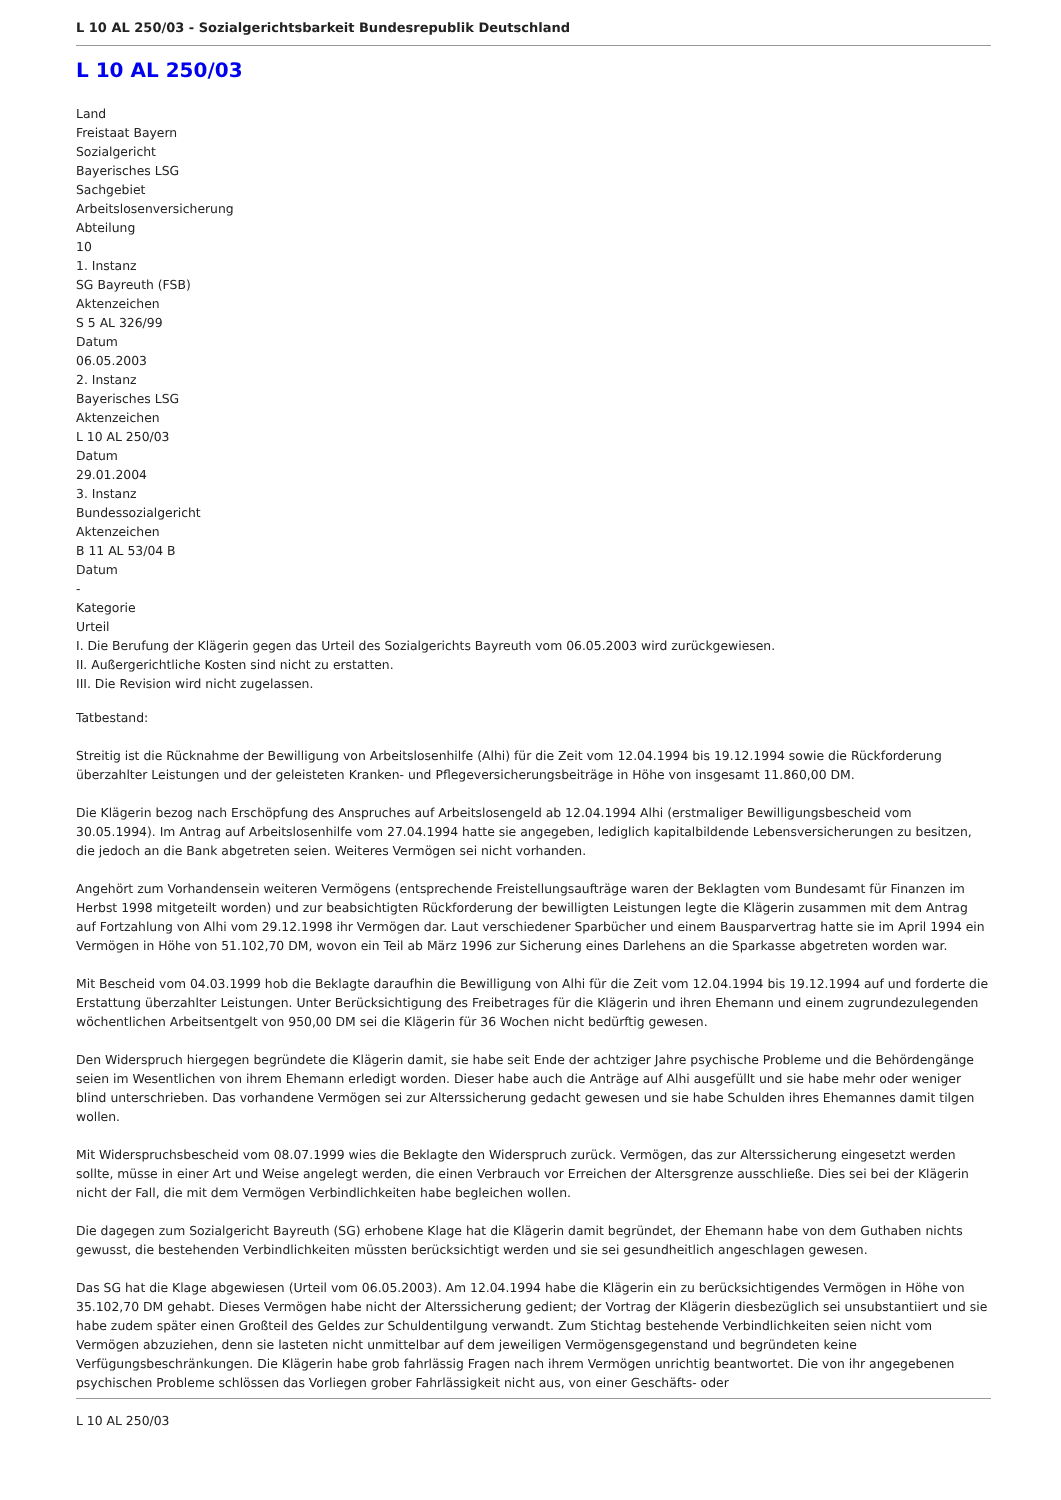L 10 AL 250/03 - Sozialgerichtsbarkeit Bundesrepublik Deutschland
L 10 AL 250/03
Land
Freistaat Bayern
Sozialgericht
Bayerisches LSG
Sachgebiet
Arbeitslosenversicherung
Abteilung
10
1. Instanz
SG Bayreuth (FSB)
Aktenzeichen
S 5 AL 326/99
Datum
06.05.2003
2. Instanz
Bayerisches LSG
Aktenzeichen
L 10 AL 250/03
Datum
29.01.2004
3. Instanz
Bundessozialgericht
Aktenzeichen
B 11 AL 53/04 B
Datum
-
Kategorie
Urteil
I. Die Berufung der Klägerin gegen das Urteil des Sozialgerichts Bayreuth vom 06.05.2003 wird zurückgewiesen.
II. Außergerichtliche Kosten sind nicht zu erstatten.
III. Die Revision wird nicht zugelassen.
Tatbestand:
Streitig ist die Rücknahme der Bewilligung von Arbeitslosenhilfe (Alhi) für die Zeit vom 12.04.1994 bis 19.12.1994 sowie die Rückforderung überzahlter Leistungen und der geleisteten Kranken- und Pflegeversicherungsbeiträge in Höhe von insgesamt 11.860,00 DM.
Die Klägerin bezog nach Erschöpfung des Anspruches auf Arbeitslosengeld ab 12.04.1994 Alhi (erstmaliger Bewilligungsbescheid vom 30.05.1994). Im Antrag auf Arbeitslosenhilfe vom 27.04.1994 hatte sie angegeben, lediglich kapitalbildende Lebensversicherungen zu besitzen, die jedoch an die Bank abgetreten seien. Weiteres Vermögen sei nicht vorhanden.
Angehört zum Vorhandensein weiteren Vermögens (entsprechende Freistellungsaufträge waren der Beklagten vom Bundesamt für Finanzen im Herbst 1998 mitgeteilt worden) und zur beabsichtigten Rückforderung der bewilligten Leistungen legte die Klägerin zusammen mit dem Antrag auf Fortzahlung von Alhi vom 29.12.1998 ihr Vermögen dar. Laut verschiedener Sparbücher und einem Bausparvertrag hatte sie im April 1994 ein Vermögen in Höhe von 51.102,70 DM, wovon ein Teil ab März 1996 zur Sicherung eines Darlehens an die Sparkasse abgetreten worden war.
Mit Bescheid vom 04.03.1999 hob die Beklagte daraufhin die Bewilligung von Alhi für die Zeit vom 12.04.1994 bis 19.12.1994 auf und forderte die Erstattung überzahlter Leistungen. Unter Berücksichtigung des Freibetrages für die Klägerin und ihren Ehemann und einem zugrundezulegenden wöchentlichen Arbeitsentgelt von 950,00 DM sei die Klägerin für 36 Wochen nicht bedürftig gewesen.
Den Widerspruch hiergegen begründete die Klägerin damit, sie habe seit Ende der achtziger Jahre psychische Probleme und die Behördengänge seien im Wesentlichen von ihrem Ehemann erledigt worden. Dieser habe auch die Anträge auf Alhi ausgefüllt und sie habe mehr oder weniger blind unterschrieben. Das vorhandene Vermögen sei zur Alterssicherung gedacht gewesen und sie habe Schulden ihres Ehemannes damit tilgen wollen.
Mit Widerspruchsbescheid vom 08.07.1999 wies die Beklagte den Widerspruch zurück. Vermögen, das zur Alterssicherung eingesetzt werden sollte, müsse in einer Art und Weise angelegt werden, die einen Verbrauch vor Erreichen der Altersgrenze ausschließe. Dies sei bei der Klägerin nicht der Fall, die mit dem Vermögen Verbindlichkeiten habe begleichen wollen.
Die dagegen zum Sozialgericht Bayreuth (SG) erhobene Klage hat die Klägerin damit begründet, der Ehemann habe von dem Guthaben nichts gewusst, die bestehenden Verbindlichkeiten müssten berücksichtigt werden und sie sei gesundheitlich angeschlagen gewesen.
Das SG hat die Klage abgewiesen (Urteil vom 06.05.2003). Am 12.04.1994 habe die Klägerin ein zu berücksichtigendes Vermögen in Höhe von 35.102,70 DM gehabt. Dieses Vermögen habe nicht der Alterssicherung gedient; der Vortrag der Klägerin diesbezüglich sei unsubstantiiert und sie habe zudem später einen Großteil des Geldes zur Schuldentilgung verwandt. Zum Stichtag bestehende Verbindlichkeiten seien nicht vom Vermögen abzuziehen, denn sie lasteten nicht unmittelbar auf dem jeweiligen Vermögensgegenstand und begründeten keine Verfügungsbeschränkungen. Die Klägerin habe grob fahrlässig Fragen nach ihrem Vermögen unrichtig beantwortet. Die von ihr angegebenen psychischen Probleme schlössen das Vorliegen grober Fahrlässigkeit nicht aus, von einer Geschäfts- oder
L 10 AL 250/03